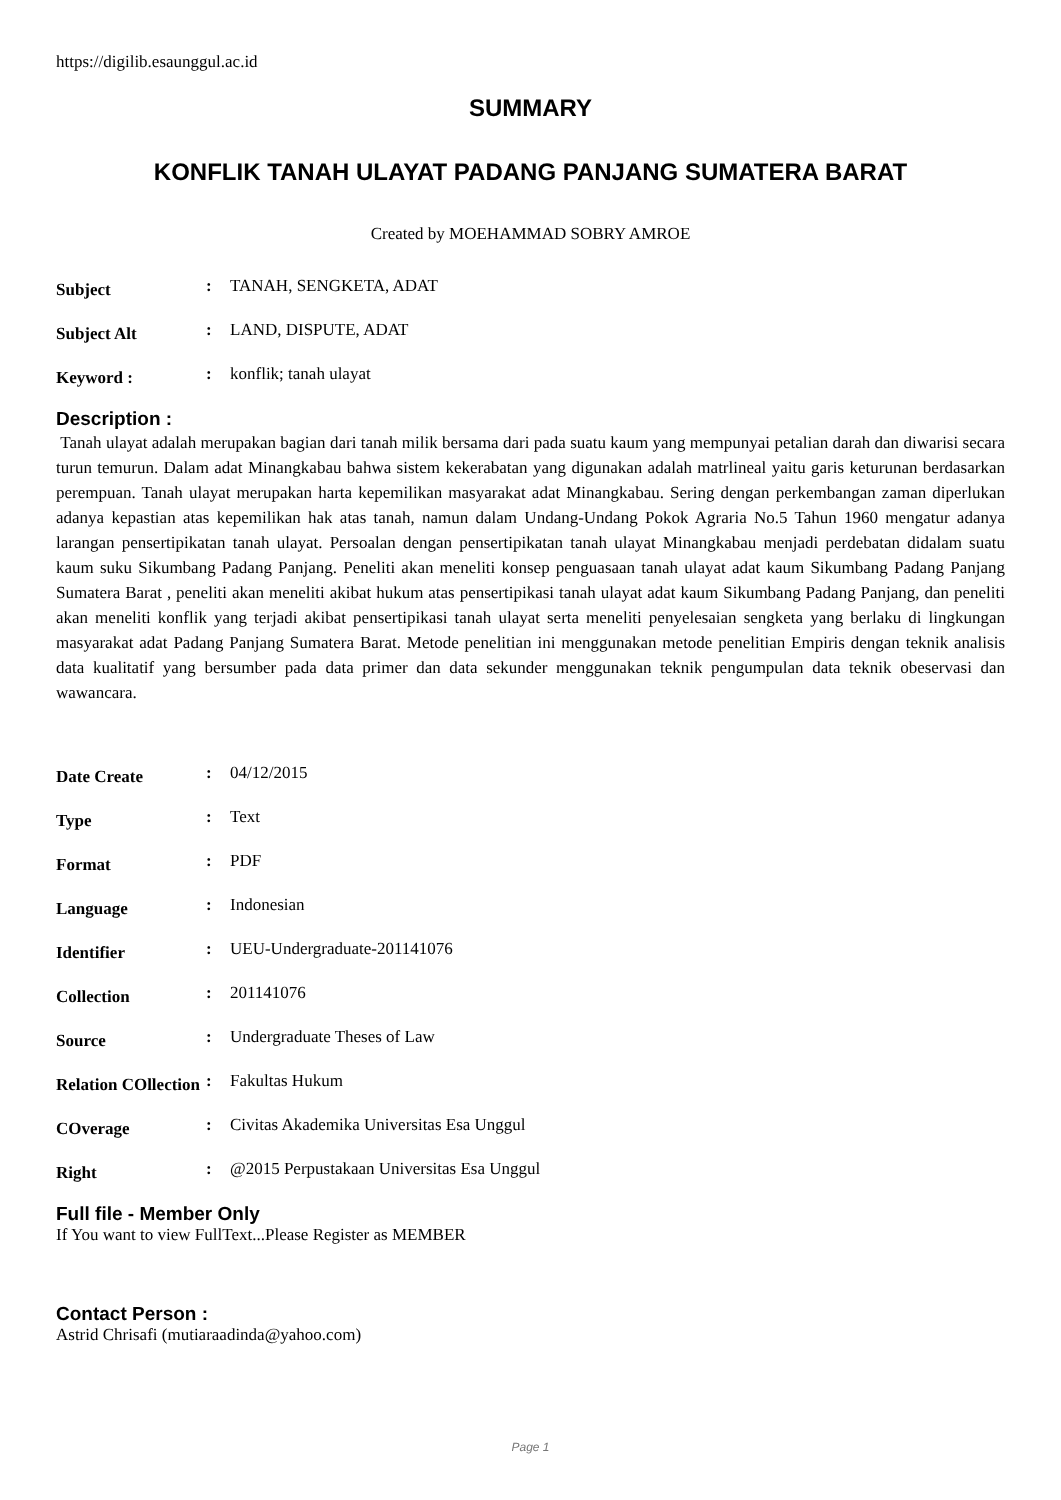https://digilib.esaunggul.ac.id
SUMMARY
KONFLIK TANAH ULAYAT PADANG PANJANG SUMATERA BARAT
Created by MOEHAMMAD SOBRY AMROE
| Subject | : | TANAH, SENGKETA, ADAT |
| Subject Alt | : | LAND, DISPUTE, ADAT |
| Keyword : | : | konflik; tanah ulayat |
Description :
Tanah ulayat adalah merupakan bagian dari tanah milik bersama dari pada suatu kaum yang mempunyai petalian darah dan diwarisi secara turun temurun. Dalam adat Minangkabau bahwa sistem kekerabatan yang digunakan adalah matrlineal yaitu garis keturunan berdasarkan perempuan. Tanah ulayat merupakan harta kepemilikan masyarakat adat Minangkabau. Sering dengan perkembangan zaman diperlukan adanya kepastian atas kepemilikan hak atas tanah, namun dalam Undang-Undang Pokok Agraria No.5 Tahun 1960 mengatur adanya larangan pensertipikatan tanah ulayat. Persoalan dengan pensertipikatan tanah ulayat Minangkabau menjadi perdebatan didalam suatu kaum suku Sikumbang Padang Panjang. Peneliti akan meneliti konsep penguasaan tanah ulayat adat kaum Sikumbang Padang Panjang Sumatera Barat , peneliti akan meneliti akibat hukum atas pensertipikasi tanah ulayat adat kaum Sikumbang Padang Panjang, dan peneliti akan meneliti konflik yang terjadi akibat pensertipikasi tanah ulayat serta meneliti penyelesaian sengketa yang berlaku di lingkungan masyarakat adat Padang Panjang Sumatera Barat. Metode penelitian ini menggunakan metode penelitian Empiris dengan teknik analisis data kualitatif yang bersumber pada data primer dan data sekunder menggunakan teknik pengumpulan data teknik obeservasi dan wawancara.
| Date Create | : | 04/12/2015 |
| Type | : | Text |
| Format | : | PDF |
| Language | : | Indonesian |
| Identifier | : | UEU-Undergraduate-201141076 |
| Collection | : | 201141076 |
| Source | : | Undergraduate Theses of Law |
| Relation COllection | : | Fakultas Hukum |
| COverage | : | Civitas Akademika Universitas Esa Unggul |
| Right | : | @2015 Perpustakaan Universitas Esa Unggul |
Full file - Member Only
If You want to view FullText...Please Register as MEMBER
Contact Person :
Astrid Chrisafi (mutiaraadinda@yahoo.com)
Page 1